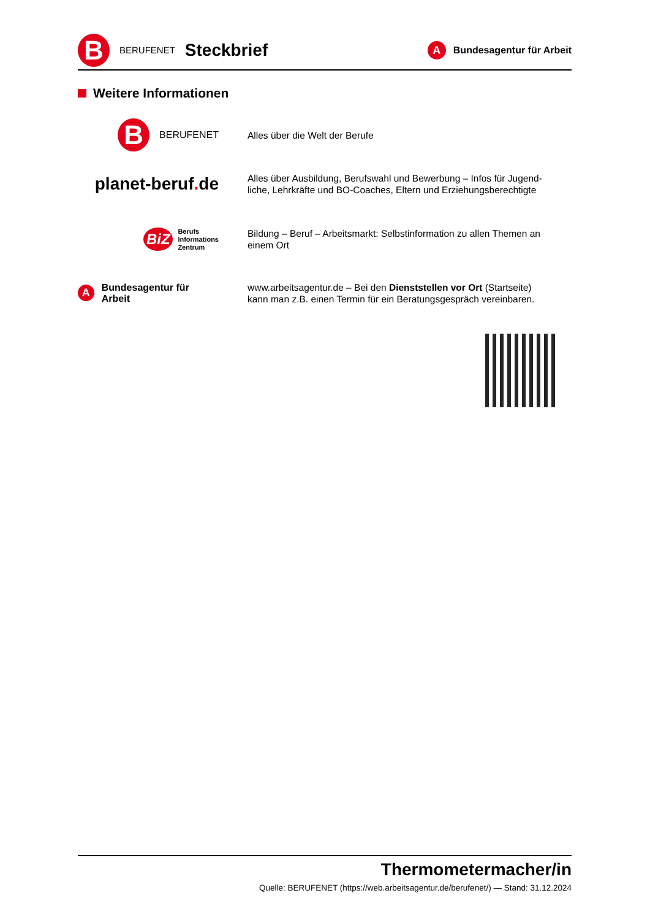B
BERUFENET Steckbrief
A
Bundesagentur für Arbeit
Weitere Informationen
B
BERUFENET
Alles über die Welt der Berufe
planet-beruf. de
Alles über Ausbildung, Berufswahl und Bewerbung – Infos für Jugend-liche, Lehrkräfte und BO-Coaches, Eltern und Erziehungsberechtigte
BiZ
Berufs
Informations
Zentrum
Bildung – Beruf – Arbeitsmarkt: Selbstinformation zu allen Themen an einem Ort
A
Bundesagentur für Arbeit
www.arbeitsagentur.de – Bei den Dienststellen vor Ort (Startseite) kann man z.B. einen Termin für ein Beratungsgespräch vereinbaren.
Thermometermacher/in
Quelle: BERUFENET (https://web.arbeitsagentur.de/berufenet/) — Stand: 31.12.2024